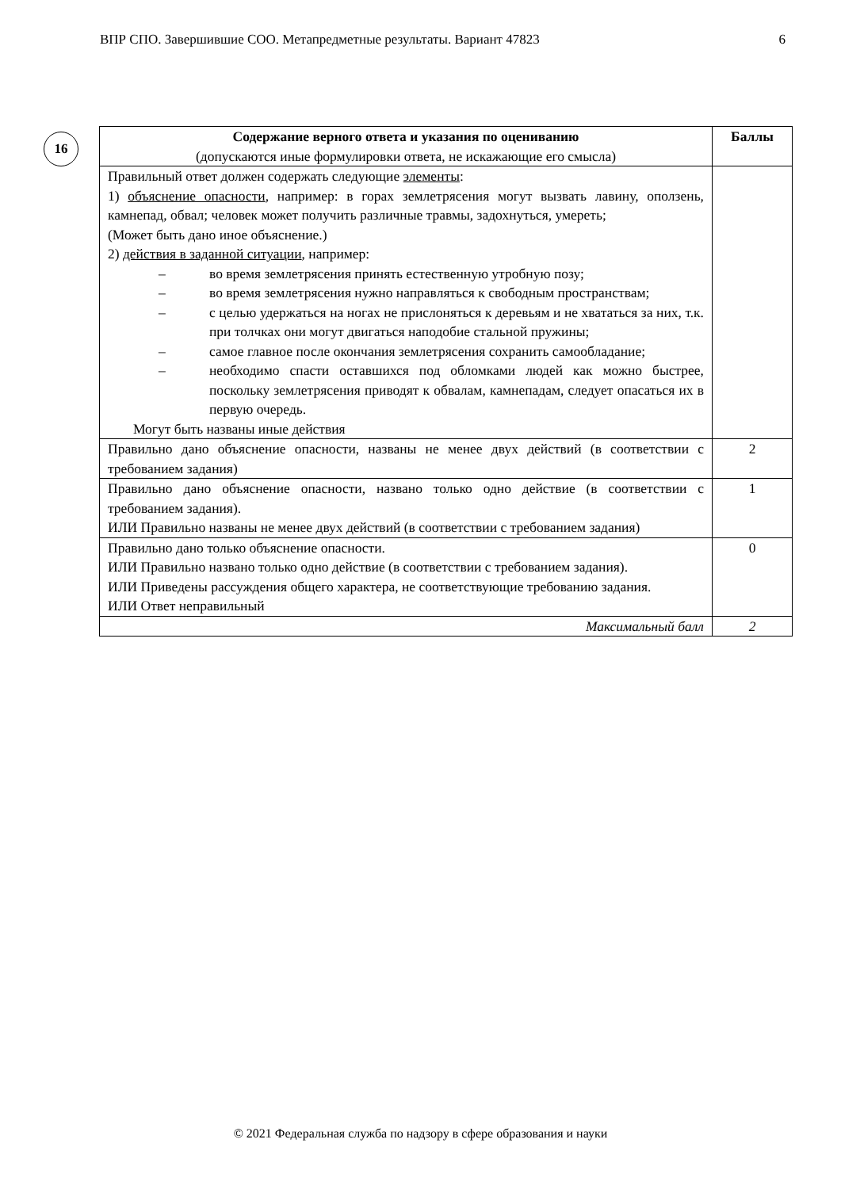ВПР СПО. Завершившие СОО. Метапредметные результаты. Вариант 47823 6
16
| Содержание верного ответа и указания по оцениванию (допускаются иные формулировки ответа, не искажающие его смысла) | Баллы |
| --- | --- |
| Правильный ответ должен содержать следующие элементы : 1) объяснение опасности , например: в горах землетрясения могут вызвать лавину, оползень, камнепад, обвал; человек может получить различные травмы, задохнуться, умереть; (Может быть дано иное объяснение.) 2) действия в заданной ситуации , например: – во время землетрясения принять естественную утробную позу; – во время землетрясения нужно направляться к свободным пространствам; – с целью удержаться на ногах не прислоняться к деревьям и не хвататься за них, т.к. при толчках они могут двигаться наподобие стальной пружины; – самое главное после окончания землетрясения сохранить самообладание; – необходимо спасти оставшихся под обломками людей как можно быстрее, поскольку землетрясения приводят к обвалам, камнепадам, следует опасаться их в первую очередь. Могут быть названы иные действия | |
| Правильно дано объяснение опасности, названы не менее двух действий (в соответствии с требованием задания) | 2 |
| Правильно дано объяснение опасности, названо только одно действие (в соответствии с требованием задания). ИЛИ Правильно названы не менее двух действий (в соответствии с требованием задания) | 1 |
| Правильно дано только объяснение опасности. ИЛИ Правильно названо только одно действие (в соответствии с требованием задания). ИЛИ Приведены рассуждения общего характера, не соответствующие требованию задания. ИЛИ Ответ неправильный | 0 |
| Максимальный балл | 2 |
© 2021 Федеральная служба по надзору в сфере образования и науки